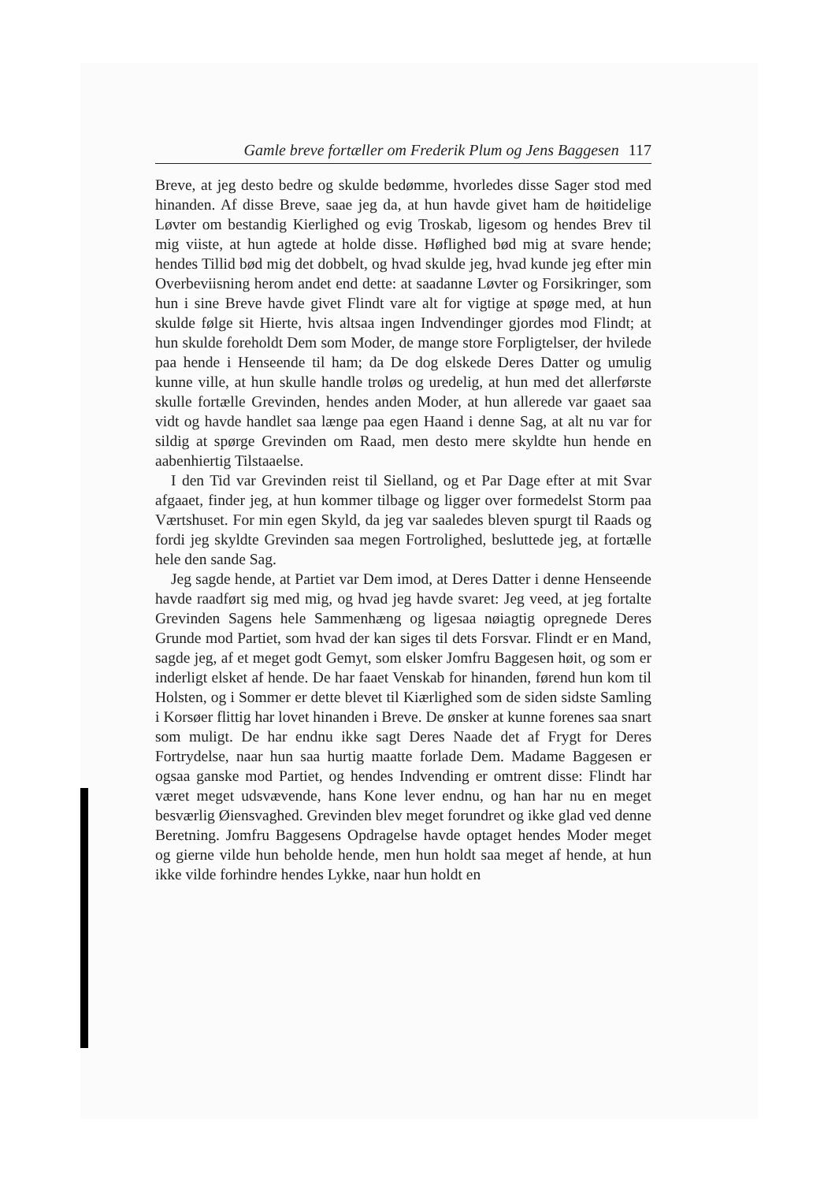Gamle breve fortæller om Frederik Plum og Jens Baggesen 117
Breve, at jeg desto bedre og skulde bedømme, hvorledes disse Sager stod med hinanden. Af disse Breve, saae jeg da, at hun havde givet ham de høitidelige Løvter om bestandig Kierlighed og evig Troskab, ligesom og hendes Brev til mig viiste, at hun agtede at holde disse. Høflighed bød mig at svare hende; hendes Tillid bød mig det dobbelt, og hvad skulde jeg, hvad kunde jeg efter min Overbeviisning herom andet end dette: at saadanne Løvter og Forsikringer, som hun i sine Breve havde givet Flindt vare alt for vigtige at spøge med, at hun skulde følge sit Hierte, hvis altsaa ingen Indvendinger gjordes mod Flindt; at hun skulde foreholdt Dem som Moder, de mange store Forpligtelser, der hvilede paa hende i Henseende til ham; da De dog elskede Deres Datter og umulig kunne ville, at hun skulle handle troløs og uredelig, at hun med det allerførste skulle fortælle Grevinden, hendes anden Moder, at hun allerede var gaaet saa vidt og havde handlet saa længe paa egen Haand i denne Sag, at alt nu var for sildig at spørge Grevinden om Raad, men desto mere skyldte hun hende en aabenhiertig Tilstaaelse.
I den Tid var Grevinden reist til Sielland, og et Par Dage efter at mit Svar afgaaet, finder jeg, at hun kommer tilbage og ligger over formedelst Storm paa Værtshuset. For min egen Skyld, da jeg var saaledes bleven spurgt til Raads og fordi jeg skyldte Grevinden saa megen Fortrolighed, besluttede jeg, at fortælle hele den sande Sag.
Jeg sagde hende, at Partiet var Dem imod, at Deres Datter i denne Henseende havde raadført sig med mig, og hvad jeg havde svaret: Jeg veed, at jeg fortalte Grevinden Sagens hele Sammenhæng og ligesaa nøiagtig opregnede Deres Grunde mod Partiet, som hvad der kan siges til dets Forsvar. Flindt er en Mand, sagde jeg, af et meget godt Gemyt, som elsker Jomfru Baggesen høit, og som er inderligt elsket af hende. De har faaet Venskab for hinanden, førend hun kom til Holsten, og i Sommer er dette blevet til Kiærlighed som de siden sidste Samling i Korsøer flittig har lovet hinanden i Breve. De ønsker at kunne forenes saa snart som muligt. De har endnu ikke sagt Deres Naade det af Frygt for Deres Fortrydelse, naar hun saa hurtig maatte forlade Dem. Madame Baggesen er ogsaa ganske mod Partiet, og hendes Indvending er omtrent disse: Flindt har været meget udsvævende, hans Kone lever endnu, og han har nu en meget besværlig Øiensvaghed. Grevinden blev meget forundret og ikke glad ved denne Beretning. Jomfru Baggesens Opdragelse havde optaget hendes Moder meget og gierne vilde hun beholde hende, men hun holdt saa meget af hende, at hun ikke vilde forhindre hendes Lykke, naar hun holdt en